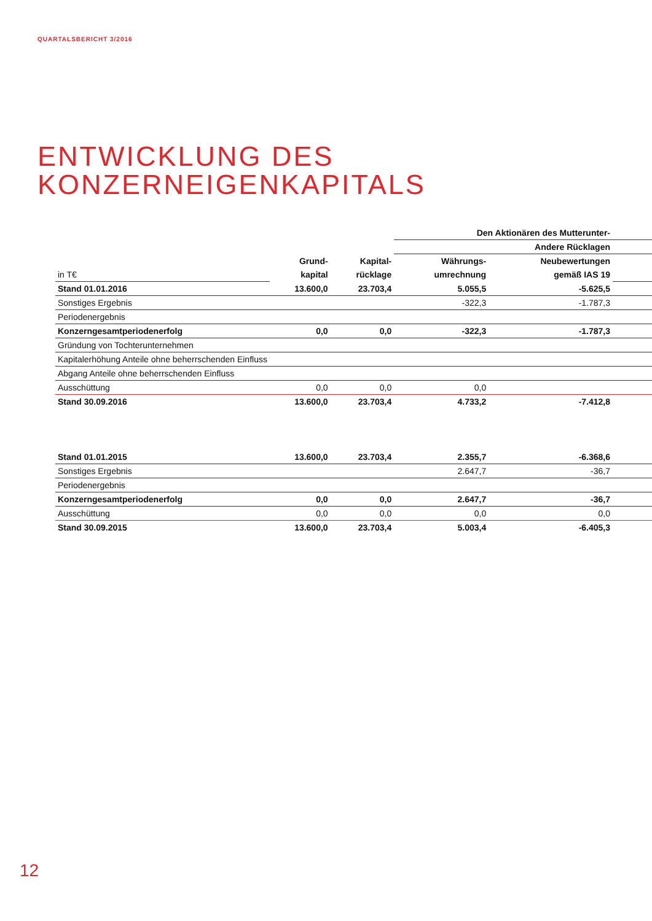QUARTALSBERICHT 3/2016
ENTWICKLUNG DES
KONZERNEIGENKAPITALS
| | | | Den Aktionären des Mutterunter- | | |
| --- | --- | --- | --- | --- | --- |
| | | | Andere Rücklagen | | |
| | Grund- | Kapital- | Währungs- | Neubewertungen | |
| in T€ | kapital | rücklage | umrechnung | gemäß IAS 19 | |
| Stand 01.01.2016 | 13.600,0 | 23.703,4 | 5.055,5 | -5.625,5 | |
| Sonstiges Ergebnis | | | -322,3 | -1.787,3 | |
| Periodenergebnis | | | | | |
| Konzerngesamtperiodenerfolg | 0,0 | 0,0 | -322,3 | -1.787,3 | |
| Gründung von Tochterunternehmen | | | | | |
| Kapitalerhöhung Anteile ohne beherrschenden Einfluss | | | | | |
| Abgang Anteile ohne beherrschenden Einfluss | | | | | |
| Ausschüttung | 0,0 | 0,0 | 0,0 | | |
| Stand 30.09.2016 | 13.600,0 | 23.703,4 | 4.733,2 | -7.412,8 | |
| Stand 01.01.2015 | 13.600,0 | 23.703,4 | 2.355,7 | -6.368,6 | |
| Sonstiges Ergebnis | | | 2.647,7 | -36,7 | |
| Periodenergebnis | | | | | |
| Konzerngesamtperiodenerfolg | 0,0 | 0,0 | 2.647,7 | -36,7 | |
| Ausschüttung | 0,0 | 0,0 | 0,0 | 0,0 | |
| Stand 30.09.2015 | 13.600,0 | 23.703,4 | 5.003,4 | -6.405,3 | |
12